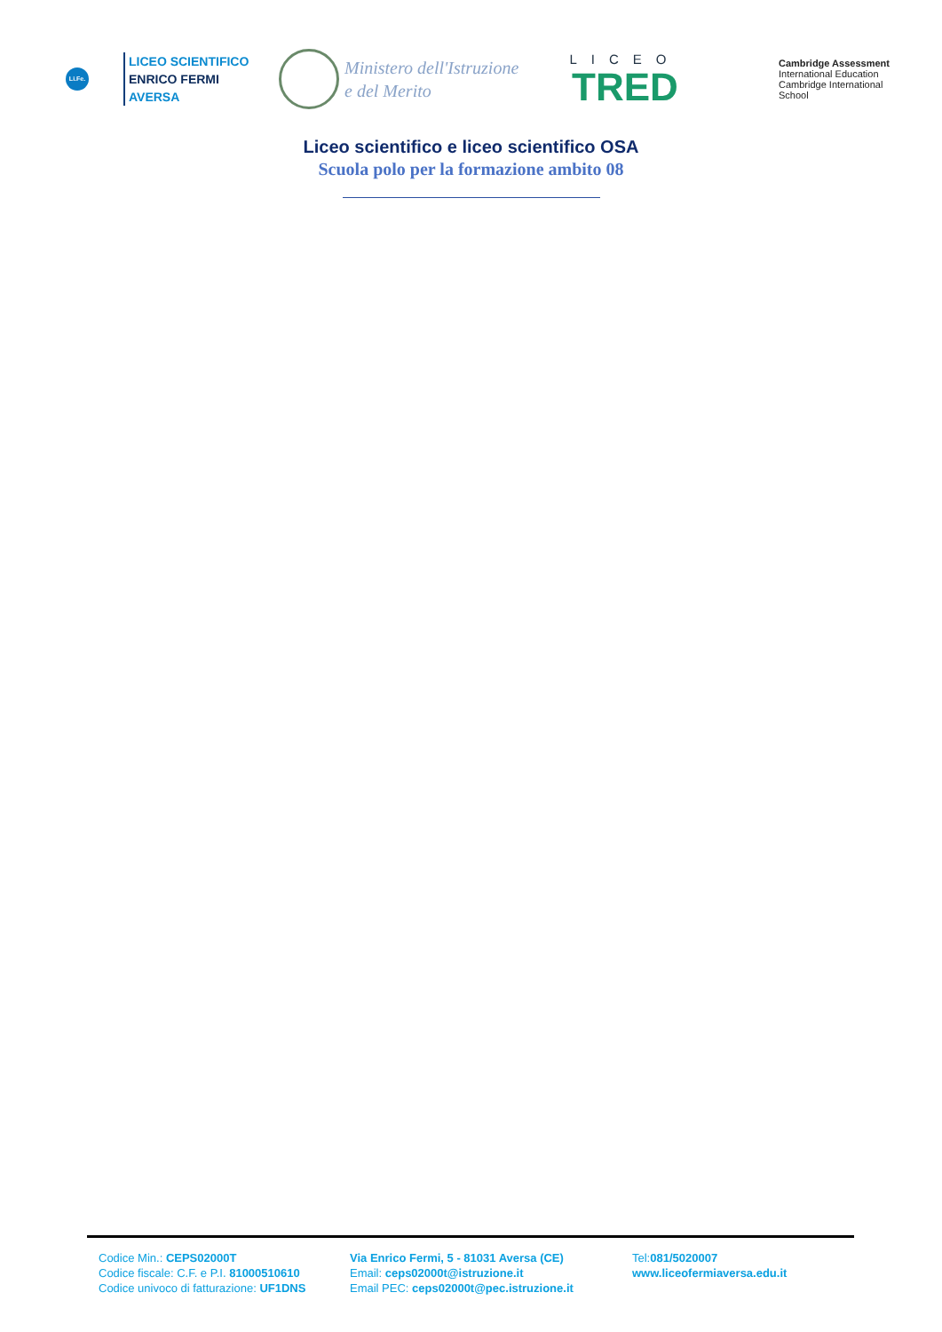Li.Fe.
LICEO SCIENTIFICO
ENRICO FERMI
AVERSA
Ministero dell'Istruzione
e del Merito
LICEO
TRED
Cambridge Assessment
International Education
Cambridge International School
Liceo scientifico e liceo scientifico OSA
Scuola polo per la formazione ambito 08
Codice Min.: CEPS02000T
Codice fiscale: C.F. e P.I. 81000510610
Codice univoco di fatturazione: UF1DNS
Via Enrico Fermi, 5 - 81031 Aversa (CE)
Email: ceps02000t@istruzione.it
Email PEC: ceps02000t@pec.istruzione.it
Tel:081/5020007
www.liceofermiaversa.edu.it